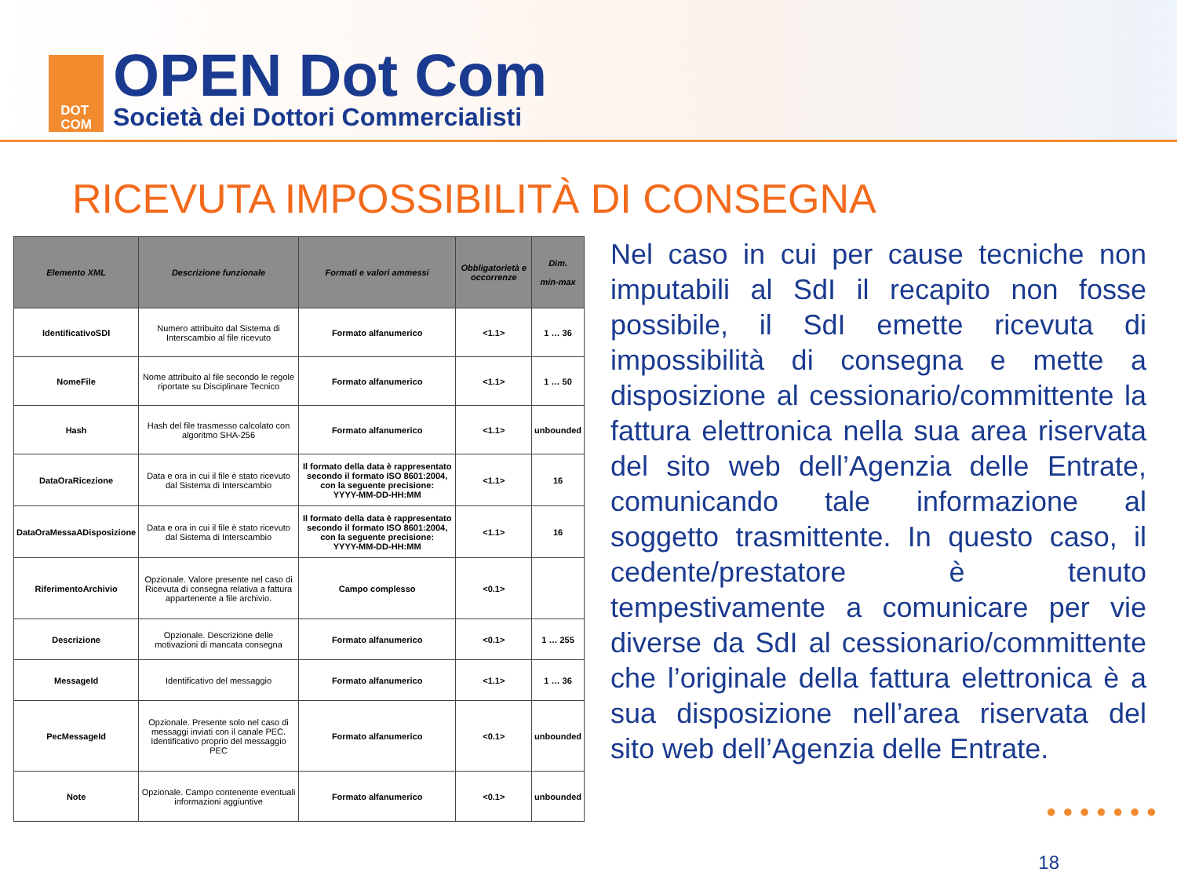DOT
COM
OPEN Dot Com
Società dei Dottori Commercialisti
RICEVUTA IMPOSSIBILITÀ DI CONSEGNA
| Elemento XML | Descrizione funzionale | Formati e valori ammessi | Obbligatorietà e occorrenze | Dim. min-max |
| --- | --- | --- | --- | --- |
| IdentificativoSDI | Numero attribuito dal Sistema di Interscambio al file ricevuto | Formato alfanumerico | <1.1> | 1 … 36 |
| NomeFile | Nome attribuito al file secondo le regole riportate su Disciplinare Tecnico | Formato alfanumerico | <1.1> | 1 … 50 |
| Hash | Hash del file trasmesso calcolato con algoritmo SHA-256 | Formato alfanumerico | <1.1> | unbounded |
| DataOraRicezione | Data e ora in cui il file è stato ricevuto dal Sistema di Interscambio | Il formato della data è rappresentato secondo il formato ISO 8601:2004, con la seguente precisione: YYYY-MM-DD-HH:MM | <1.1> | 16 |
| DataOraMessaADisposizione | Data e ora in cui il file è stato ricevuto dal Sistema di Interscambio | Il formato della data è rappresentato secondo il formato ISO 8601:2004, con la seguente precisione: YYYY-MM-DD-HH:MM | <1.1> | 16 |
| RiferimentoArchivio | Opzionale. Valore presente nel caso di Ricevuta di consegna relativa a fattura appartenente a file archivio. | Campo complesso | <0.1> | |
| Descrizione | Opzionale. Descrizione delle motivazioni di mancata consegna | Formato alfanumerico | <0.1> | 1 … 255 |
| MessageId | Identificativo del messaggio | Formato alfanumerico | <1.1> | 1 … 36 |
| PecMessageId | Opzionale. Presente solo nel caso di messaggi inviati con il canale PEC. Identificativo proprio del messaggio PEC | Formato alfanumerico | <0.1> | unbounded |
| Note | Opzionale. Campo contenente eventuali informazioni aggiuntive | Formato alfanumerico | <0.1> | unbounded |
Nel caso in cui per cause tecniche non imputabili al SdI il recapito non fosse possibile, il SdI emette ricevuta di impossibilità di consegna e mette a disposizione al cessionario/committente la fattura elettronica nella sua area riservata del sito web dell’Agenzia delle Entrate, comunicando tale informazione al soggetto trasmittente. In questo caso, il cedente/prestatore è tenuto tempestivamente a comunicare per vie diverse da SdI al cessionario/committente che l’originale della fattura elettronica è a sua disposizione nell’area riservata del sito web dell’Agenzia delle Entrate.
●●●●●●●
18